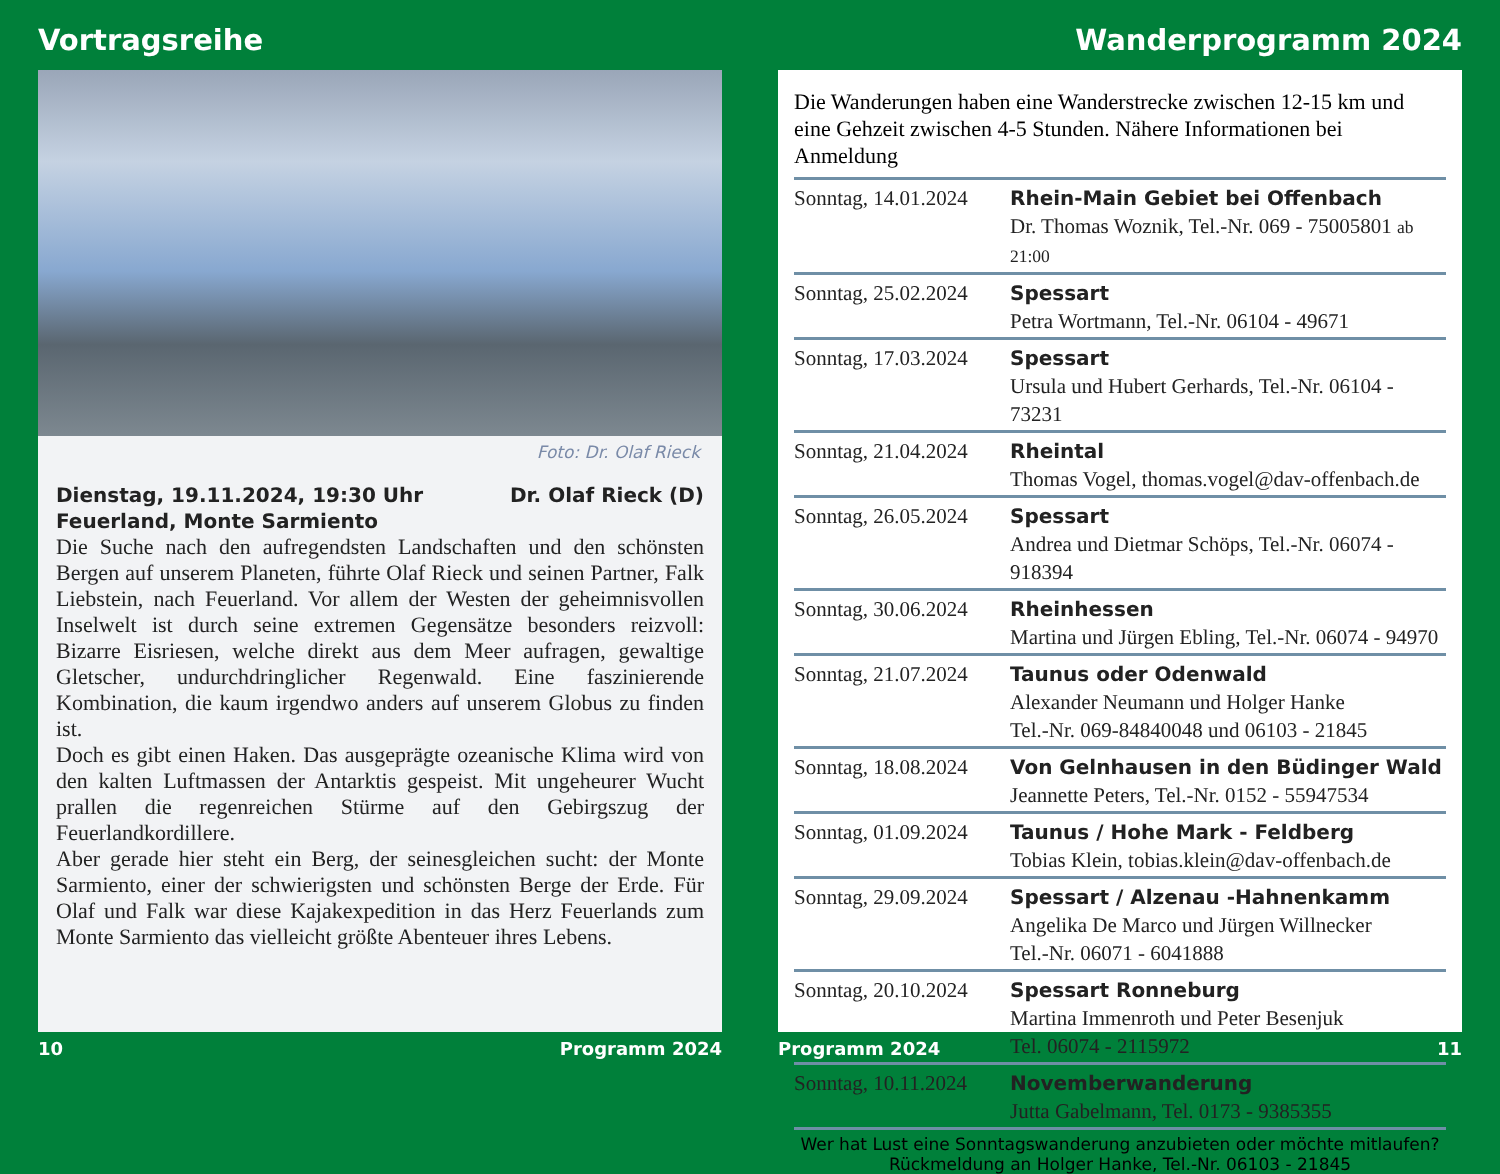Vortragsreihe
Foto: Dr. Olaf Rieck
Dienstag, 19.11.2024, 19:30 Uhr Dr. Olaf Rieck (D)
Feuerland, Monte Sarmiento
Die Suche nach den aufregendsten Landschaften und den schönsten Bergen auf unserem Planeten, führte Olaf Rieck und seinen Partner, Falk Liebstein, nach Feuerland. Vor allem der Westen der geheimnisvollen Inselwelt ist durch seine extremen Gegensätze besonders reizvoll: Bizarre Eisriesen, welche direkt aus dem Meer aufragen, gewaltige Gletscher, undurchdringlicher Regenwald. Eine faszinierende Kombination, die kaum irgendwo anders auf unserem Globus zu finden ist.
Doch es gibt einen Haken. Das ausgeprägte ozeanische Klima wird von den kalten Luftmassen der Antarktis gespeist. Mit ungeheurer Wucht prallen die regenreichen Stürme auf den Gebirgszug der Feuerlandkordillere.
Aber gerade hier steht ein Berg, der seinesgleichen sucht: der Monte Sarmiento, einer der schwierigsten und schönsten Berge der Erde. Für Olaf und Falk war diese Kajakexpedition in das Herz Feuerlands zum Monte Sarmiento das vielleicht größte Abenteuer ihres Lebens.
10 Programm 2024
Wanderprogramm 2024
Die Wanderungen haben eine Wanderstrecke zwischen 12-15 km und eine Gehzeit zwischen 4-5 Stunden. Nähere Informationen bei Anmeldung
| Sonntag, 14.01.2024 | Rhein-Main Gebiet bei Offenbach Dr. Thomas Woznik, Tel.-Nr. 069 - 75005801 ab 21:00 |
| Sonntag, 25.02.2024 | Spessart Petra Wortmann, Tel.-Nr. 06104 - 49671 |
| Sonntag, 17.03.2024 | Spessart Ursula und Hubert Gerhards, Tel.-Nr. 06104 - 73231 |
| Sonntag, 21.04.2024 | Rheintal Thomas Vogel, thomas.vogel@dav-offenbach.de |
| Sonntag, 26.05.2024 | Spessart Andrea und Dietmar Schöps, Tel.-Nr. 06074 - 918394 |
| Sonntag, 30.06.2024 | Rheinhessen Martina und Jürgen Ebling, Tel.-Nr. 06074 - 94970 |
| Sonntag, 21.07.2024 | Taunus oder Odenwald Alexander Neumann und Holger Hanke Tel.-Nr. 069-84840048 und 06103 - 21845 |
| Sonntag, 18.08.2024 | Von Gelnhausen in den Büdinger Wald Jeannette Peters, Tel.-Nr. 0152 - 55947534 |
| Sonntag, 01.09.2024 | Taunus / Hohe Mark - Feldberg Tobias Klein, tobias.klein@dav-offenbach.de |
| Sonntag, 29.09.2024 | Spessart / Alzenau -Hahnenkamm Angelika De Marco und Jürgen Willnecker Tel.-Nr. 06071 - 6041888 |
| Sonntag, 20.10.2024 | Spessart Ronneburg Martina Immenroth und Peter Besenjuk Tel. 06074 - 2115972 |
| Sonntag, 10.11.2024 | Novemberwanderung Jutta Gabelmann, Tel. 0173 - 9385355 |
Wer hat Lust eine Sonntagswanderung anzubieten oder möchte mitlaufen?
Rückmeldung an Holger Hanke, Tel.-Nr. 06103 - 21845
Programm 2024 11